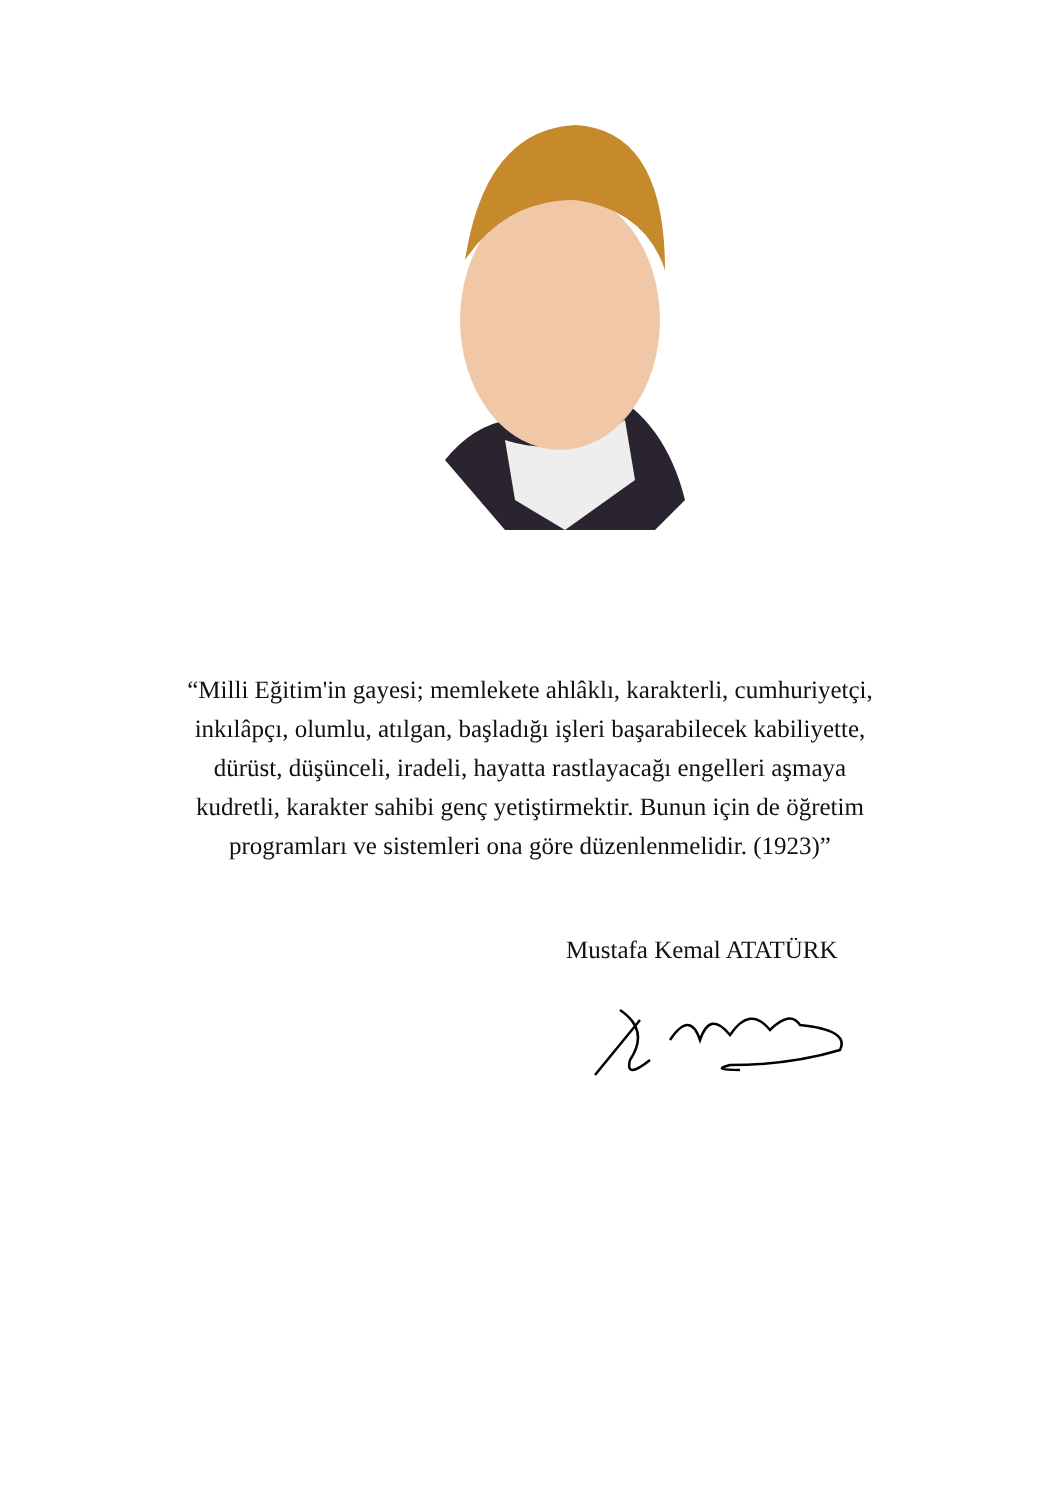“Milli Eğitim'in gayesi; memlekete ahlâklı, karakterli, cumhuriyetçi,
inkılâpçı, olumlu, atılgan, başladığı işleri başarabilecek kabiliyette,
dürüst, düşünceli, iradeli, hayatta rastlayacağı engelleri aşmaya
kudretli, karakter sahibi genç yetiştirmektir. Bunun için de öğretim
programları ve sistemleri ona göre düzenlenmelidir. (1923)”
Mustafa Kemal ATATÜRK